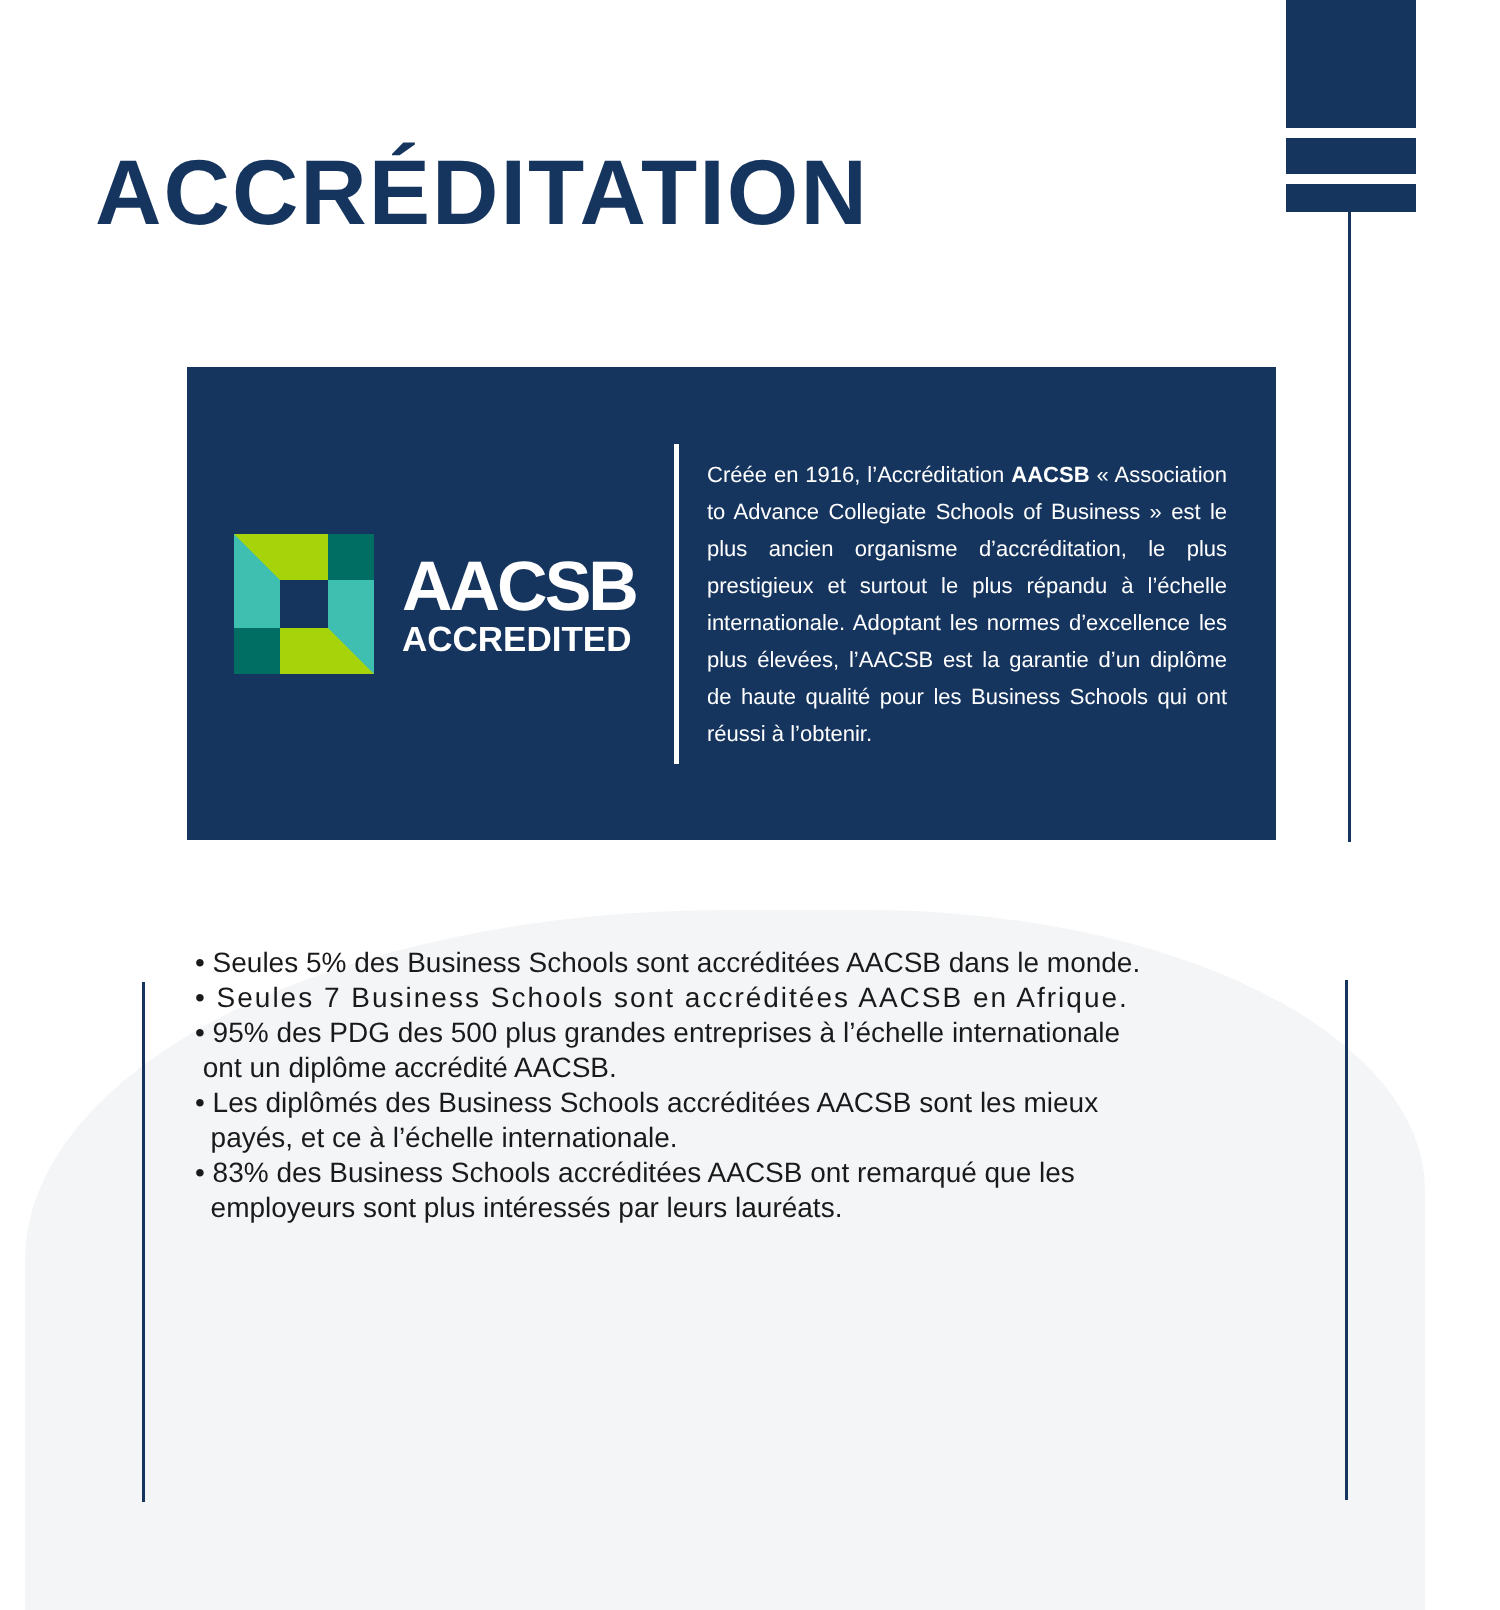ACCRÉDITATION
AACSB
ACCREDITED
Créée en 1916, l’Accréditation AACSB « Association to Advance Collegiate Schools of Business » est le plus ancien organisme d’accréditation, le plus prestigieux et surtout le plus répandu à l’échelle internationale. Adoptant les normes d’excellence les plus élevées, l’AACSB est la garantie d’un diplôme de haute qualité pour les Business Schools qui ont réussi à l’obtenir.
• Seules 5% des Business Schools sont accréditées AACSB dans le monde.
• Seules 7 Business Schools sont accréditées AACSB en Afrique.
• 95% des PDG des 500 plus grandes entreprises à l’échelle internationale
ont un diplôme accrédité AACSB.
• Les diplômés des Business Schools accréditées AACSB sont les mieux
payés, et ce à l’échelle internationale.
• 83% des Business Schools accréditées AACSB ont remarqué que les
employeurs sont plus intéressés par leurs lauréats.